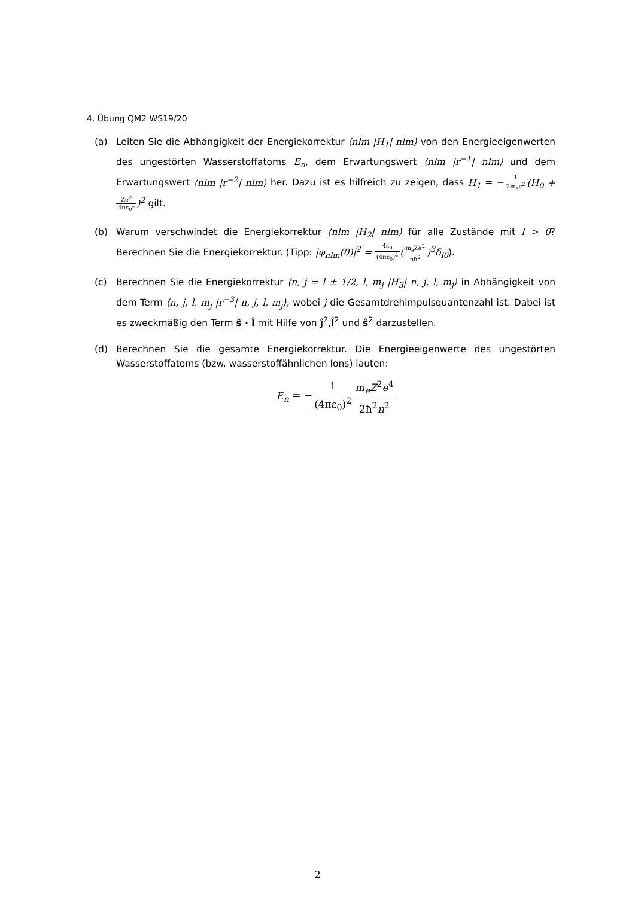4. Übung QM2 WS19/20
(a) Leiten Sie die Abhängigkeit der Energiekorrektur ⟨nlm |H<sub>1</sub>| nlm⟩ von den Energieeigenwerten des ungestörten Wasserstoffatoms E<sub>n</sub>, dem Erwartungswert ⟨nlm |r<sup>−1</sup>| nlm⟩ und dem Erwartungswert ⟨nlm |r<sup>−2</sup>| nlm⟩ her. Dazu ist es hilfreich zu zeigen, dass H<sub>1</sub> = −1 2m<sub>e</sub>c<sup>2</sup>(H<sub>0</sub> + Ze<sup>2</sup> 4πε<sub>0</sub>r)<sup>2</sup> gilt.
(b) Warum verschwindet die Energiekorrektur ⟨nlm |H<sub>2</sub>| nlm⟩ für alle Zustände mit l > 0? Berechnen Sie die Energiekorrektur. (Tipp: |φ<sub>nlm</sub>(0)|<sup>2</sup> = 4ε<sub>0</sub> (4πε<sub>0</sub>)<sup>4</sup>(m<sub>e</sub>Ze<sup>2</sup> nħ<sup>2</sup>)<sup>3</sup>δ<sub>l0</sub>).
(c) Berechnen Sie die Energiekorrektur ⟨n, j = l ± 1/2, l, m<sub>j</sub> |H<sub>3</sub>| n, j, l, m<sub>j</sub>⟩ in Abhängigkeit von dem Term ⟨n, j, l, m<sub>j</sub> |r<sup>−3</sup>| n, j, l, m<sub>j</sub>⟩, wobei j die Gesamtdrehimpulsquantenzahl ist. Dabei ist es zweckmäßig den Term ŝ · l̂ mit Hilfe von ĵ<sup>2</sup>,l̂<sup>2</sup> und ŝ<sup>2</sup> darzustellen.
(d) Berechnen Sie die gesamte Energiekorrektur. Die Energieeigenwerte des ungestörten Wasserstoffatoms (bzw. wasserstoffähnlichen Ions) lauten:
E<sub>n</sub> = −1 (4πε<sub>0</sub>)<sup>2</sup> m<sub>e</sub>Z<sup>2</sup>e<sup>4</sup> 2ħ<sup>2</sup>n<sup>2</sup>
2